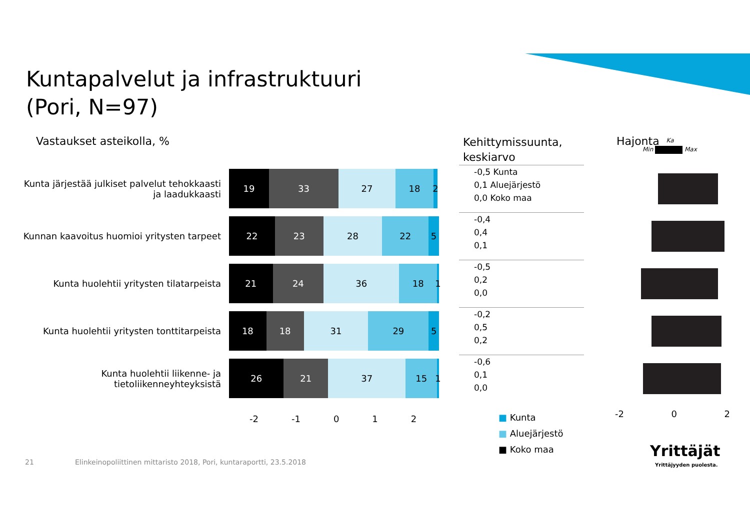Kuntapalvelut ja infrastruktuuri
(Pori, N=97)
Vastaukset asteikolla, %
Kehittymissuunta,
keskiarvo
Hajonta
Min Max Ka
Kunta järjestää julkiset palvelut tehokkaasti ja laadukkaasti
19 33 27 18 2
-0,5 Kunta
0,1 Aluejärjestö
0,0 Koko maa
Kunnan kaavoitus huomioi yritysten tarpeet
22 23 28 22 5
-0,4
0,4
0,1
Kunta huolehtii yritysten tilatarpeista
21 24 36 18 1
-0,5
0,2
0,0
Kunta huolehtii yritysten tonttitarpeista
18 18 31 29 5
-0,2
0,5
0,2
Kunta huolehtii liikenne- ja tietoliikenneyhteyksistä
26 21 37 15 1
-0,6
0,1
0,0
-2 -1 0 1 2 -2 0 2
■ Kunta
■ Aluejärjestö
■ Koko maa
21
Elinkeinopoliittinen mittaristo 2018, Pori, kuntaraportti, 23.5.2018
Yrittäjät
Yrittäjyyden puolesta.